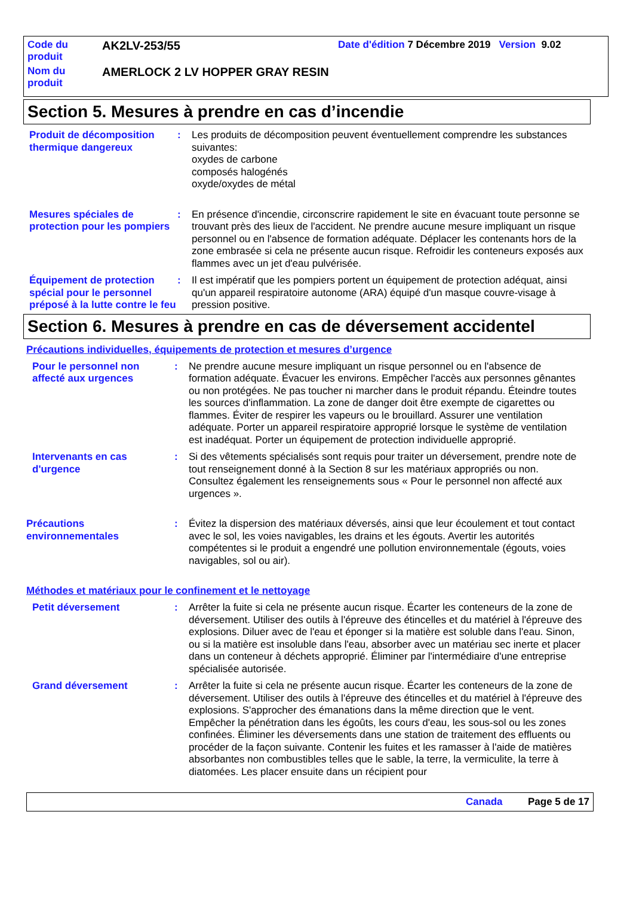Code du produit
AK2LV-253/55
Date d'édition 7 Décembre 2019 Version 9.02
Nom du produit
AMERLOCK 2 LV HOPPER GRAY RESIN
Section 5. Mesures à prendre en cas d’incendie
Produit de décomposition thermique dangereux
: Les produits de décomposition peuvent éventuellement comprendre les substances suivantes:
oxydes de carbone
composés halogénés
oxyde/oxydes de métal
Mesures spéciales de protection pour les pompiers
: En présence d'incendie, circonscrire rapidement le site en évacuant toute personne se trouvant près des lieux de l'accident. Ne prendre aucune mesure impliquant un risque personnel ou en l'absence de formation adéquate. Déplacer les contenants hors de la zone embrasée si cela ne présente aucun risque. Refroidir les conteneurs exposés aux flammes avec un jet d'eau pulvérisée.
Équipement de protection spécial pour le personnel préposé à la lutte contre le feu
: Il est impératif que les pompiers portent un équipement de protection adéquat, ainsi qu'un appareil respiratoire autonome (ARA) équipé d'un masque couvre-visage à pression positive.
Section 6. Mesures à prendre en cas de déversement accidentel
Précautions individuelles, équipements de protection et mesures d’urgence
Pour le personnel non affecté aux urgences
: Ne prendre aucune mesure impliquant un risque personnel ou en l'absence de formation adéquate. Évacuer les environs. Empêcher l'accès aux personnes gênantes ou non protégées. Ne pas toucher ni marcher dans le produit répandu. Éteindre toutes les sources d'inflammation. La zone de danger doit être exempte de cigarettes ou flammes. Éviter de respirer les vapeurs ou le brouillard. Assurer une ventilation adéquate. Porter un appareil respiratoire approprié lorsque le système de ventilation est inadéquat. Porter un équipement de protection individuelle approprié.
Intervenants en cas d'urgence
: Si des vêtements spécialisés sont requis pour traiter un déversement, prendre note de tout renseignement donné à la Section 8 sur les matériaux appropriés ou non. Consultez également les renseignements sous « Pour le personnel non affecté aux urgences ».
Précautions environnementales
: Évitez la dispersion des matériaux déversés, ainsi que leur écoulement et tout contact avec le sol, les voies navigables, les drains et les égouts. Avertir les autorités compétentes si le produit a engendré une pollution environnementale (égouts, voies navigables, sol ou air).
Méthodes et matériaux pour le confinement et le nettoyage
Petit déversement : Arrêter la fuite si cela ne présente aucun risque. Écarter les conteneurs de la zone de déversement. Utiliser des outils à l'épreuve des étincelles et du matériel à l'épreuve des explosions. Diluer avec de l'eau et éponger si la matière est soluble dans l'eau. Sinon, ou si la matière est insoluble dans l'eau, absorber avec un matériau sec inerte et placer dans un conteneur à déchets approprié. Éliminer par l'intermédiaire d'une entreprise spécialisée autorisée.
Grand déversement : Arrêter la fuite si cela ne présente aucun risque. Écarter les conteneurs de la zone de déversement. Utiliser des outils à l'épreuve des étincelles et du matériel à l'épreuve des explosions. S'approcher des émanations dans la même direction que le vent. Empêcher la pénétration dans les égoûts, les cours d'eau, les sous-sol ou les zones confinées. Éliminer les déversements dans une station de traitement des effluents ou procéder de la façon suivante. Contenir les fuites et les ramasser à l'aide de matières absorbantes non combustibles telles que le sable, la terre, la vermiculite, la terre à diatomées. Les placer ensuite dans un récipient pour
Canada Page 5 de 17